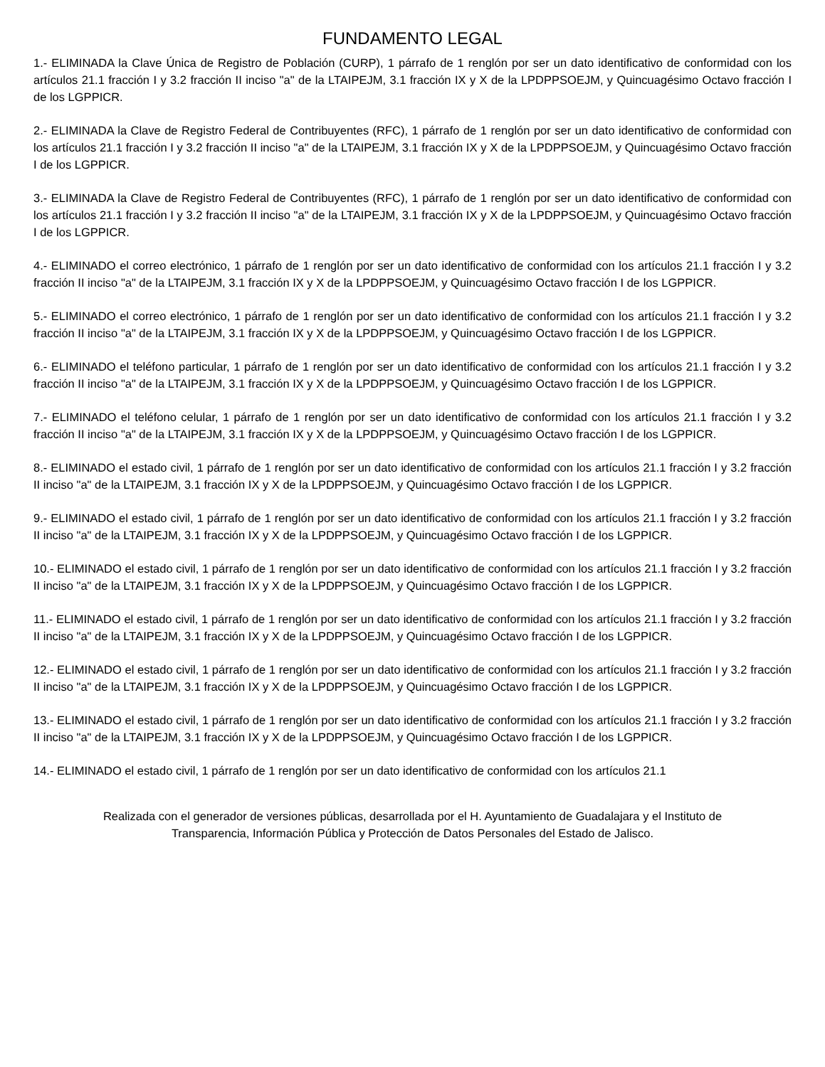FUNDAMENTO LEGAL
1.- ELIMINADA la Clave Única de Registro de Población (CURP), 1 párrafo de 1 renglón por ser un dato identificativo de conformidad con los artículos 21.1 fracción I y 3.2 fracción II inciso "a" de la LTAIPEJM, 3.1 fracción IX y X de la LPDPPSOEJM, y Quincuagésimo Octavo fracción I de los LGPPICR.
2.- ELIMINADA la Clave de Registro Federal de Contribuyentes (RFC), 1 párrafo de 1 renglón por ser un dato identificativo de conformidad con los artículos 21.1 fracción I y 3.2 fracción II inciso "a" de la LTAIPEJM, 3.1 fracción IX y X de la LPDPPSOEJM, y Quincuagésimo Octavo fracción I de los LGPPICR.
3.- ELIMINADA la Clave de Registro Federal de Contribuyentes (RFC), 1 párrafo de 1 renglón por ser un dato identificativo de conformidad con los artículos 21.1 fracción I y 3.2 fracción II inciso "a" de la LTAIPEJM, 3.1 fracción IX y X de la LPDPPSOEJM, y Quincuagésimo Octavo fracción I de los LGPPICR.
4.- ELIMINADO el correo electrónico, 1 párrafo de 1 renglón por ser un dato identificativo de conformidad con los artículos 21.1 fracción I y 3.2 fracción II inciso "a" de la LTAIPEJM, 3.1 fracción IX y X de la LPDPPSOEJM, y Quincuagésimo Octavo fracción I de los LGPPICR.
5.- ELIMINADO el correo electrónico, 1 párrafo de 1 renglón por ser un dato identificativo de conformidad con los artículos 21.1 fracción I y 3.2 fracción II inciso "a" de la LTAIPEJM, 3.1 fracción IX y X de la LPDPPSOEJM, y Quincuagésimo Octavo fracción I de los LGPPICR.
6.- ELIMINADO el teléfono particular, 1 párrafo de 1 renglón por ser un dato identificativo de conformidad con los artículos 21.1 fracción I y 3.2 fracción II inciso "a" de la LTAIPEJM, 3.1 fracción IX y X de la LPDPPSOEJM, y Quincuagésimo Octavo fracción I de los LGPPICR.
7.- ELIMINADO el teléfono celular, 1 párrafo de 1 renglón por ser un dato identificativo de conformidad con los artículos 21.1 fracción I y 3.2 fracción II inciso "a" de la LTAIPEJM, 3.1 fracción IX y X de la LPDPPSOEJM, y Quincuagésimo Octavo fracción I de los LGPPICR.
8.- ELIMINADO el estado civil, 1 párrafo de 1 renglón por ser un dato identificativo de conformidad con los artículos 21.1 fracción I y 3.2 fracción II inciso "a" de la LTAIPEJM, 3.1 fracción IX y X de la LPDPPSOEJM, y Quincuagésimo Octavo fracción I de los LGPPICR.
9.- ELIMINADO el estado civil, 1 párrafo de 1 renglón por ser un dato identificativo de conformidad con los artículos 21.1 fracción I y 3.2 fracción II inciso "a" de la LTAIPEJM, 3.1 fracción IX y X de la LPDPPSOEJM, y Quincuagésimo Octavo fracción I de los LGPPICR.
10.- ELIMINADO el estado civil, 1 párrafo de 1 renglón por ser un dato identificativo de conformidad con los artículos 21.1 fracción I y 3.2 fracción II inciso "a" de la LTAIPEJM, 3.1 fracción IX y X de la LPDPPSOEJM, y Quincuagésimo Octavo fracción I de los LGPPICR.
11.- ELIMINADO el estado civil, 1 párrafo de 1 renglón por ser un dato identificativo de conformidad con los artículos 21.1 fracción I y 3.2 fracción II inciso "a" de la LTAIPEJM, 3.1 fracción IX y X de la LPDPPSOEJM, y Quincuagésimo Octavo fracción I de los LGPPICR.
12.- ELIMINADO el estado civil, 1 párrafo de 1 renglón por ser un dato identificativo de conformidad con los artículos 21.1 fracción I y 3.2 fracción II inciso "a" de la LTAIPEJM, 3.1 fracción IX y X de la LPDPPSOEJM, y Quincuagésimo Octavo fracción I de los LGPPICR.
13.- ELIMINADO el estado civil, 1 párrafo de 1 renglón por ser un dato identificativo de conformidad con los artículos 21.1 fracción I y 3.2 fracción II inciso "a" de la LTAIPEJM, 3.1 fracción IX y X de la LPDPPSOEJM, y Quincuagésimo Octavo fracción I de los LGPPICR.
14.- ELIMINADO el estado civil, 1 párrafo de 1 renglón por ser un dato identificativo de conformidad con los artículos 21.1
Realizada con el generador de versiones públicas, desarrollada por el H. Ayuntamiento de Guadalajara y el Instituto de
Transparencia, Información Pública y Protección de Datos Personales del Estado de Jalisco.